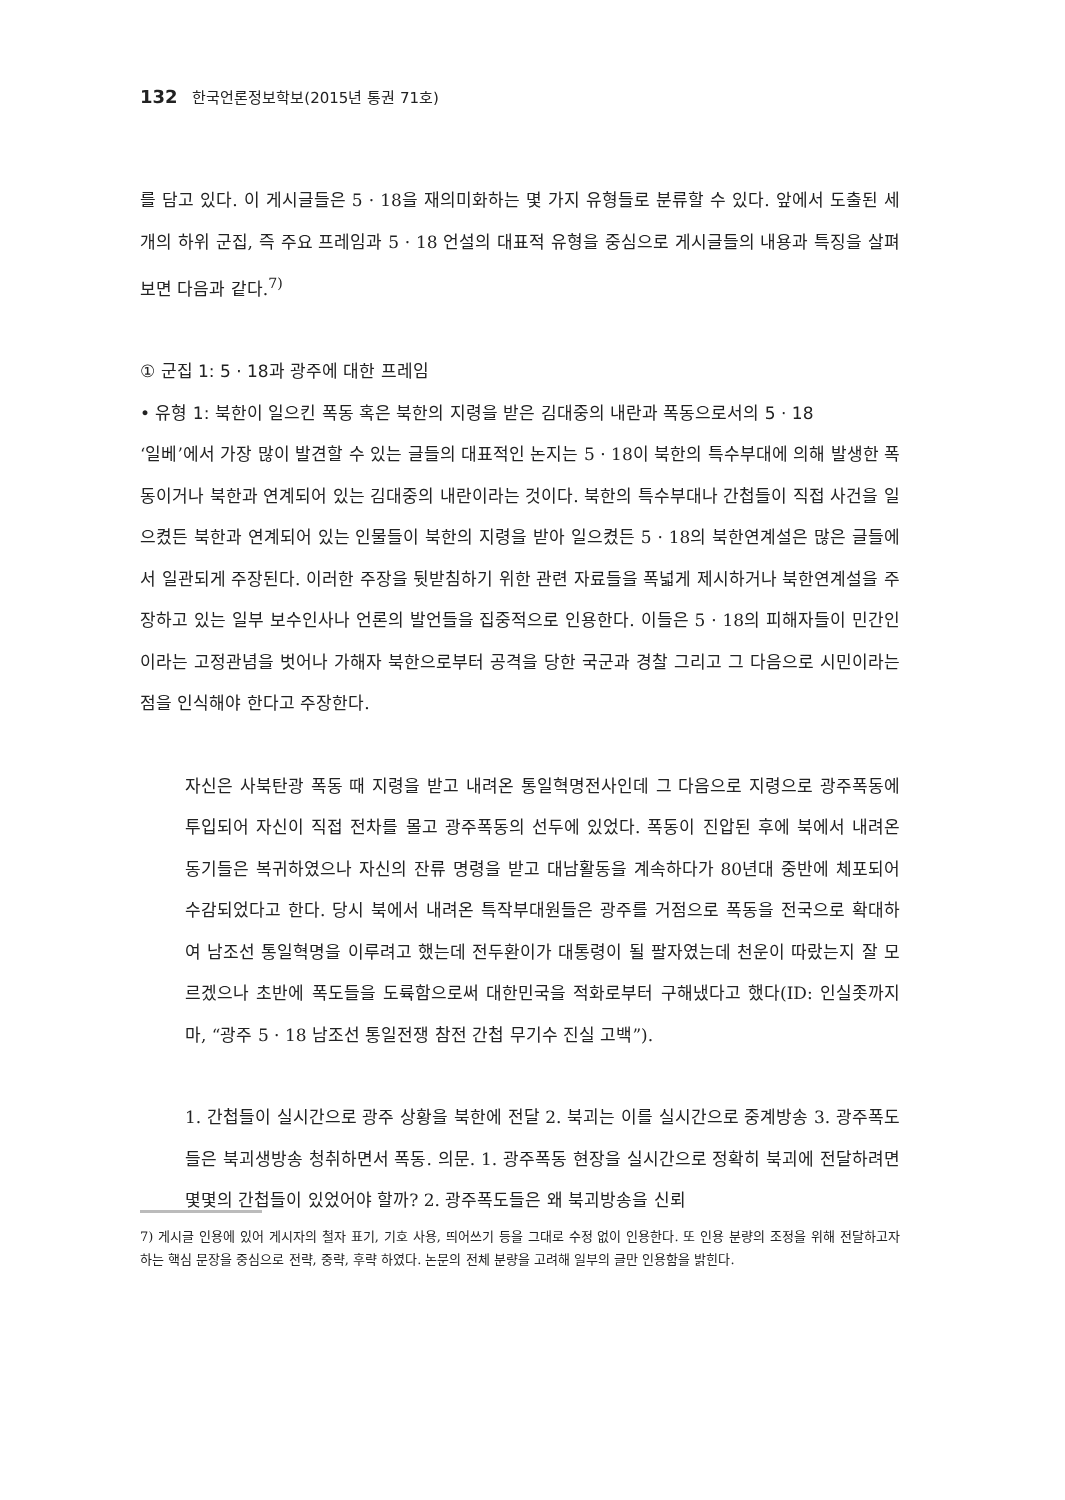132 한국언론정보학보(2015년 통권 71호)
를 담고 있다. 이 게시글들은 5 · 18을 재의미화하는 몇 가지 유형들로 분류할 수 있다. 앞에서 도출된 세 개의 하위 군집, 즉 주요 프레임과 5 · 18 언설의 대표적 유형을 중심으로 게시글들의 내용과 특징을 살펴보면 다음과 같다.<sup>7)</sup>
① 군집 1: 5 · 18과 광주에 대한 프레임
• 유형 1: 북한이 일으킨 폭동 혹은 북한의 지령을 받은 김대중의 내란과 폭동으로서의 5 · 18
‘일베’에서 가장 많이 발견할 수 있는 글들의 대표적인 논지는 5 · 18이 북한의 특수부대에 의해 발생한 폭동이거나 북한과 연계되어 있는 김대중의 내란이라는 것이다. 북한의 특수부대나 간첩들이 직접 사건을 일으켰든 북한과 연계되어 있는 인물들이 북한의 지령을 받아 일으켰든 5 · 18의 북한연계설은 많은 글들에서 일관되게 주장된다. 이러한 주장을 뒷받침하기 위한 관련 자료들을 폭넓게 제시하거나 북한연계설을 주장하고 있는 일부 보수인사나 언론의 발언들을 집중적으로 인용한다. 이들은 5 · 18의 피해자들이 민간인이라는 고정관념을 벗어나 가해자 북한으로부터 공격을 당한 국군과 경찰 그리고 그 다음으로 시민이라는 점을 인식해야 한다고 주장한다.
자신은 사북탄광 폭동 때 지령을 받고 내려온 통일혁명전사인데 그 다음으로 지령으로 광주폭동에 투입되어 자신이 직접 전차를 몰고 광주폭동의 선두에 있었다. 폭동이 진압된 후에 북에서 내려온 동기들은 복귀하였으나 자신의 잔류 명령을 받고 대남활동을 계속하다가 80년대 중반에 체포되어 수감되었다고 한다. 당시 북에서 내려온 특작부대원들은 광주를 거점으로 폭동을 전국으로 확대하여 남조선 통일혁명을 이루려고 했는데 전두환이가 대통령이 될 팔자였는데 천운이 따랐는지 잘 모르겠으나 초반에 폭도들을 도륙함으로써 대한민국을 적화로부터 구해냈다고 했다(ID: 인실좃까지마, “광주 5 · 18 남조선 통일전쟁 참전 간첩 무기수 진실 고백”).
1. 간첩들이 실시간으로 광주 상황을 북한에 전달 2. 북괴는 이를 실시간으로 중계방송 3. 광주폭도들은 북괴생방송 청취하면서 폭동. 의문. 1. 광주폭동 현장을 실시간으로 정확히 북괴에 전달하려면 몇몇의 간첩들이 있었어야 할까? 2. 광주폭도들은 왜 북괴방송을 신뢰
7) 게시글 인용에 있어 게시자의 철자 표기, 기호 사용, 띄어쓰기 등을 그대로 수정 없이 인용한다. 또 인용 분량의 조정을 위해 전달하고자 하는 핵심 문장을 중심으로 전략, 중략, 후략 하였다. 논문의 전체 분량을 고려해 일부의 글만 인용함을 밝힌다.